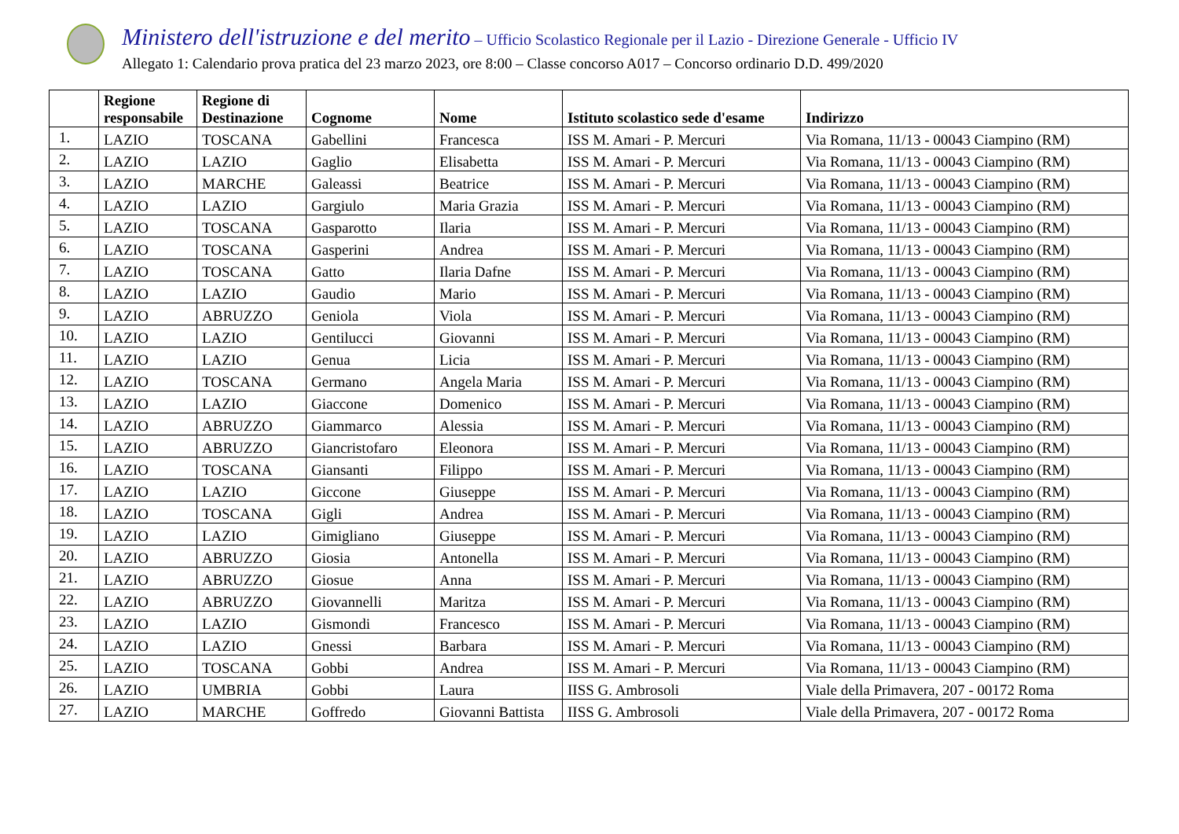Ministero dell'istruzione e del merito – Ufficio Scolastico Regionale per il Lazio - Direzione Generale - Ufficio IV
Allegato 1: Calendario prova pratica del 23 marzo 2023, ore 8:00 – Classe concorso A017 – Concorso ordinario D.D. 499/2020
| | Regione responsabile | Regione di Destinazione | Cognome | Nome | Istituto scolastico sede d'esame | Indirizzo |
| --- | --- | --- | --- | --- | --- | --- |
| 1. | LAZIO | TOSCANA | Gabellini | Francesca | ISS M. Amari - P. Mercuri | Via Romana, 11/13 - 00043 Ciampino (RM) |
| 2. | LAZIO | LAZIO | Gaglio | Elisabetta | ISS M. Amari - P. Mercuri | Via Romana, 11/13 - 00043 Ciampino (RM) |
| 3. | LAZIO | MARCHE | Galeassi | Beatrice | ISS M. Amari - P. Mercuri | Via Romana, 11/13 - 00043 Ciampino (RM) |
| 4. | LAZIO | LAZIO | Gargiulo | Maria Grazia | ISS M. Amari - P. Mercuri | Via Romana, 11/13 - 00043 Ciampino (RM) |
| 5. | LAZIO | TOSCANA | Gasparotto | Ilaria | ISS M. Amari - P. Mercuri | Via Romana, 11/13 - 00043 Ciampino (RM) |
| 6. | LAZIO | TOSCANA | Gasperini | Andrea | ISS M. Amari - P. Mercuri | Via Romana, 11/13 - 00043 Ciampino (RM) |
| 7. | LAZIO | TOSCANA | Gatto | Ilaria Dafne | ISS M. Amari - P. Mercuri | Via Romana, 11/13 - 00043 Ciampino (RM) |
| 8. | LAZIO | LAZIO | Gaudio | Mario | ISS M. Amari - P. Mercuri | Via Romana, 11/13 - 00043 Ciampino (RM) |
| 9. | LAZIO | ABRUZZO | Geniola | Viola | ISS M. Amari - P. Mercuri | Via Romana, 11/13 - 00043 Ciampino (RM) |
| 10. | LAZIO | LAZIO | Gentilucci | Giovanni | ISS M. Amari - P. Mercuri | Via Romana, 11/13 - 00043 Ciampino (RM) |
| 11. | LAZIO | LAZIO | Genua | Licia | ISS M. Amari - P. Mercuri | Via Romana, 11/13 - 00043 Ciampino (RM) |
| 12. | LAZIO | TOSCANA | Germano | Angela Maria | ISS M. Amari - P. Mercuri | Via Romana, 11/13 - 00043 Ciampino (RM) |
| 13. | LAZIO | LAZIO | Giaccone | Domenico | ISS M. Amari - P. Mercuri | Via Romana, 11/13 - 00043 Ciampino (RM) |
| 14. | LAZIO | ABRUZZO | Giammarco | Alessia | ISS M. Amari - P. Mercuri | Via Romana, 11/13 - 00043 Ciampino (RM) |
| 15. | LAZIO | ABRUZZO | Giancristofaro | Eleonora | ISS M. Amari - P. Mercuri | Via Romana, 11/13 - 00043 Ciampino (RM) |
| 16. | LAZIO | TOSCANA | Giansanti | Filippo | ISS M. Amari - P. Mercuri | Via Romana, 11/13 - 00043 Ciampino (RM) |
| 17. | LAZIO | LAZIO | Giccone | Giuseppe | ISS M. Amari - P. Mercuri | Via Romana, 11/13 - 00043 Ciampino (RM) |
| 18. | LAZIO | TOSCANA | Gigli | Andrea | ISS M. Amari - P. Mercuri | Via Romana, 11/13 - 00043 Ciampino (RM) |
| 19. | LAZIO | LAZIO | Gimigliano | Giuseppe | ISS M. Amari - P. Mercuri | Via Romana, 11/13 - 00043 Ciampino (RM) |
| 20. | LAZIO | ABRUZZO | Giosia | Antonella | ISS M. Amari - P. Mercuri | Via Romana, 11/13 - 00043 Ciampino (RM) |
| 21. | LAZIO | ABRUZZO | Giosue | Anna | ISS M. Amari - P. Mercuri | Via Romana, 11/13 - 00043 Ciampino (RM) |
| 22. | LAZIO | ABRUZZO | Giovannelli | Maritza | ISS M. Amari - P. Mercuri | Via Romana, 11/13 - 00043 Ciampino (RM) |
| 23. | LAZIO | LAZIO | Gismondi | Francesco | ISS M. Amari - P. Mercuri | Via Romana, 11/13 - 00043 Ciampino (RM) |
| 24. | LAZIO | LAZIO | Gnessi | Barbara | ISS M. Amari - P. Mercuri | Via Romana, 11/13 - 00043 Ciampino (RM) |
| 25. | LAZIO | TOSCANA | Gobbi | Andrea | ISS M. Amari - P. Mercuri | Via Romana, 11/13 - 00043 Ciampino (RM) |
| 26. | LAZIO | UMBRIA | Gobbi | Laura | IISS G. Ambrosoli | Viale della Primavera, 207 - 00172 Roma |
| 27. | LAZIO | MARCHE | Goffredo | Giovanni Battista | IISS G. Ambrosoli | Viale della Primavera, 207 - 00172 Roma |